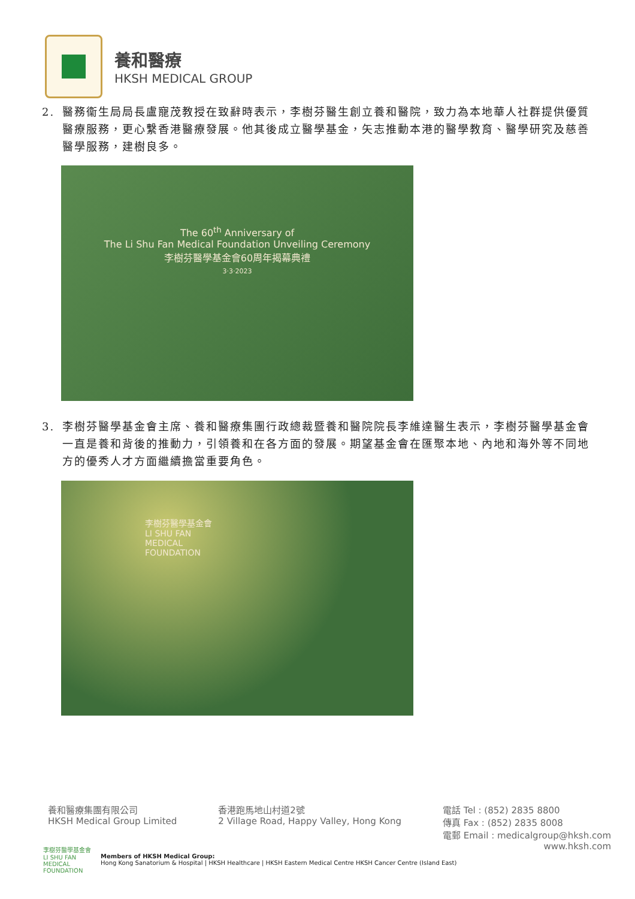養和醫療
HKSH MEDICAL GROUP
2. 醫務衞生局局長盧寵茂教授在致辭時表示，李樹芬醫生創立養和醫院，致力為本地華人社群提供優質醫療服務，更心繫香港醫療發展。他其後成立醫學基金，矢志推動本港的醫學教育、醫學研究及慈善醫學服務，建樹良多。
The 60<sup>th</sup> Anniversary of
The Li Shu Fan Medical Foundation Unveiling Ceremony
李樹芬醫學基金會60周年揭幕典禮
3·3·2023
3. 李樹芬醫學基金會主席、養和醫療集團行政總裁暨養和醫院院長李維達醫生表示，李樹芬醫學基金會一直是養和背後的推動力，引領養和在各方面的發展。期望基金會在匯聚本地、內地和海外等不同地方的優秀人才方面繼續擔當重要角色。
李樹芬醫學基金會
LI SHU FAN
MEDICAL
FOUNDATION
養和醫療集團有限公司
HKSH Medical Group Limited
香港跑馬地山村道2號
2 Village Road, Happy Valley, Hong Kong
電話 Tel : (852) 2835 8800
傳真 Fax : (852) 2835 8008
電郵 Email : medicalgroup@hksh.com
www.hksh.com
李樹芬醫學基金會
LI SHU FAN
MEDICAL
FOUNDATION
Members of HKSH Medical Group:
Hong Kong Sanatorium & Hospital | HKSH Healthcare | HKSH Eastern Medical Centre HKSH Cancer Centre (Island East)